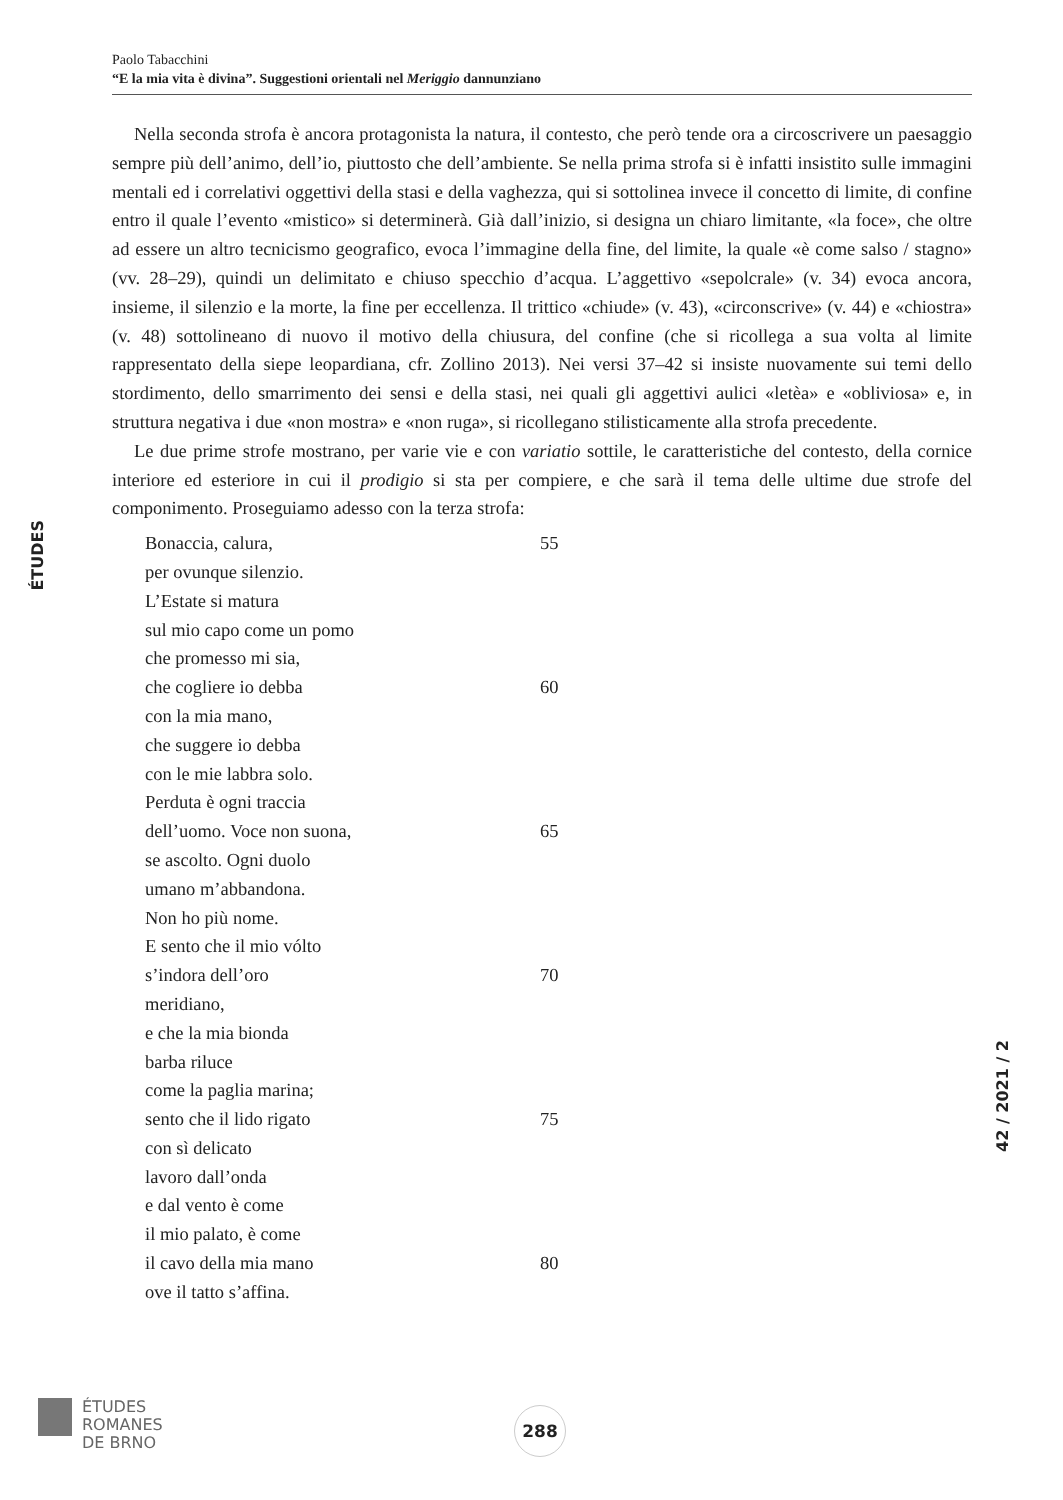Paolo Tabacchini
“E la mia vita è divina”. Suggestioni orientali nel Meriggio dannunziano
ÉTUDES
Nella seconda strofa è ancora protagonista la natura, il contesto, che però tende ora a circoscrivere un paesaggio sempre più dell’animo, dell’io, piuttosto che dell’ambiente. Se nella prima strofa si è infatti insistito sulle immagini mentali ed i correlativi oggettivi della stasi e della vaghezza, qui si sottolinea invece il concetto di limite, di confine entro il quale l’evento «mistico» si determinerà. Già dall’inizio, si designa un chiaro limitante, «la foce», che oltre ad essere un altro tecnicismo geografico, evoca l’immagine della fine, del limite, la quale «è come salso / stagno» (vv. 28–29), quindi un delimitato e chiuso specchio d’acqua. L’aggettivo «sepolcrale» (v. 34) evoca ancora, insieme, il silenzio e la morte, la fine per eccellenza. Il trittico «chiude» (v. 43), «circonscrive» (v. 44) e «chiostra» (v. 48) sottolineano di nuovo il motivo della chiusura, del confine (che si ricollega a sua volta al limite rappresentato della siepe leopardiana, cfr. Zollino 2013). Nei versi 37–42 si insiste nuovamente sui temi dello stordimento, dello smarrimento dei sensi e della stasi, nei quali gli aggettivi aulici «letèa» e «obliviosa» e, in struttura negativa i due «non mostra» e «non ruga», si ricollegano stilisticamente alla strofa precedente.
Le due prime strofe mostrano, per varie vie e con variatio sottile, le caratteristiche del contesto, della cornice interiore ed esteriore in cui il prodigio si sta per compiere, e che sarà il tema delle ultime due strofe del componimento. Proseguiamo adesso con la terza strofa:
Bonaccia, calura, 55
per ovunque silenzio.
L’Estate si matura
sul mio capo come un pomo
che promesso mi sia,
che cogliere io debba 60
con la mia mano,
che suggere io debba
con le mie labbra solo.
Perduta è ogni traccia
dell’uomo. Voce non suona, 65
se ascolto. Ogni duolo
umano m’abbandona.
Non ho più nome.
E sento che il mio vólto
s’indora dell’oro 70
meridiano,
e che la mia bionda
barba riluce
come la paglia marina;
sento che il lido rigato 75
con sì delicato
lavoro dall’onda
e dal vento è come
il mio palato, è come
il cavo della mia mano 80
ove il tatto s’affina.
42 / 2021 / 2
ÉTUDES
ROMANES
DE BRNO
288